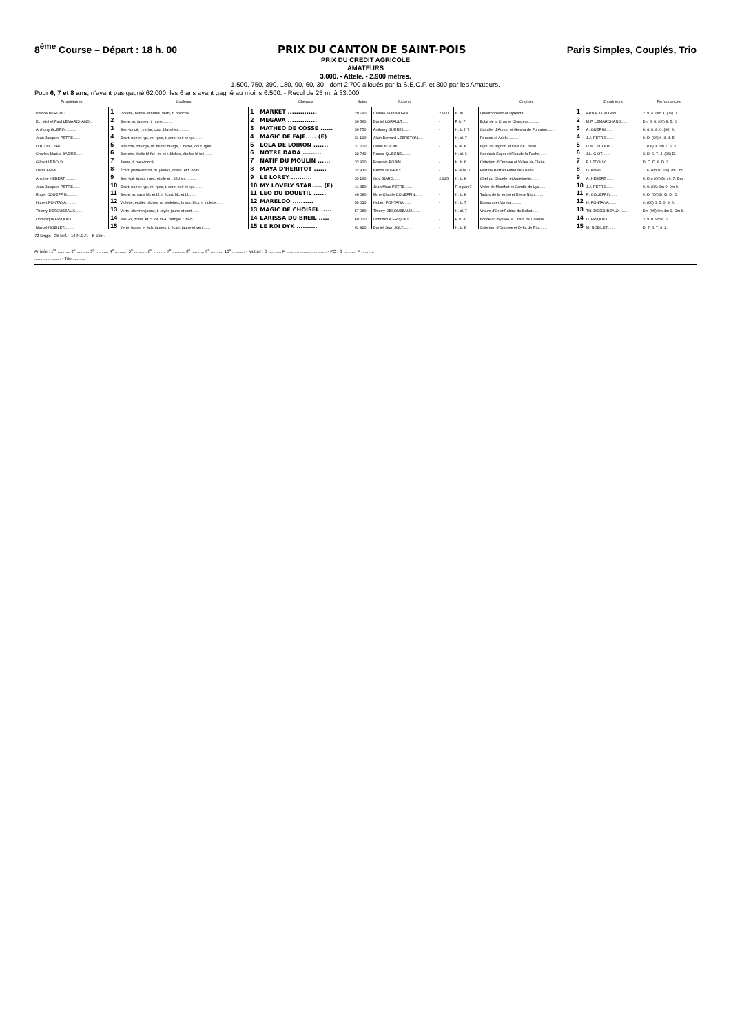8<sup>ème</sup> Course – Départ : 18 h. 00 PRIX DU CANTON DE SAINT-POIS Paris Simples, Couplés, Trio
PRIX DU CREDIT AGRICOLE
AMATEURS
3.000. - Attelé. - 2.900 mètres.
1.500, 750, 390, 180, 90, 60, 30.- dont 2.700 alloués par la S.E.C.F. et 300 par les Amateurs.
Pour 6, 7 et 8 ans, n'ayant pas gagné 62.000, les 6 ans ayant gagné au moins 6.500. - Recul de 25 m. à 33.000.
| Propriétaires | | Couleurs | | Chevaux | Gains | Jockeys | | | Origines | | Entraîneurs | Performances |
| --- | --- | --- | --- | --- | --- | --- | --- | --- | --- | --- | --- | --- |
| Patrice HERGNO.......... | 1 | Violette, bande et brass. verts, t. blanche.......... | 1 | MARKET .............. | 29 790 | Claude Jean MORIN....... | 2.900 | H. al. 7 | Quadrophenio et Djakarta.......... | 1 | ARNAUD MORIN....... | 2. 9. 4. Dm 3. (06) 0. |
| Ec. Michel Paul LEMARCHAND... | 2 | Bleue, m. jaunes, t. noire.......... | 2 | MEGAVA .............. | 30 560 | Daniel LORAULT....... | - | F. b. 7 | Eclat de la Crau et Chargeva.......... | 2 | M.P. LEMARCHAND....... | Dm 5. 6. (06) 8. 5. 6. |
| Anthony GUERIN.......... | 3 | Bleu-foncé, t. noire, cout. blanches.......... | 3 | MATHEO DE COSSE ...... | 30 750 | Anthony GUERIN....... | - | H. b. f. 7 | Cavalier d'Aunou et Geisha de Fontaine....... | 3 | A. GUERIN....... | 6. 4. 0. 8. 0. (06) 8. |
| Jean Jacques PETRE....... | 4 | Écart. noir et rge, m. rges, t. cerc. noir et rge....... | 4 | MAGIC DE FAJE..... (E) | 31 190 | Alain Bernard LEBRETON..... | - | H. al. 7 | Renoso et Adele.......... | 4 | J.J. PETRE....... | 9. D. (06) 6. 3. 4. 5. |
| D.B. LECLERC.......... | 5 | Blanche, bde rge, m. mi-blc mi-rge, t. blche, cout. rges..... | 5 | LOLA DE LOIRON ....... | 31 270 | Didier EOCHE....... | - | F. al. 8 | Bijou du Bignon et Diva de Loiron....... | 5 | D.B. LECLERC....... | 7. (06) 3. 0m 7. 5. 3. |
| Charles Marius BAZIRE....... | 6 | Blanche, étoile bl-fcé, m. et t. blches, étoiles bl-fcé....... | 6 | NOTRE DADA ......... | 32 740 | Pascal QUESNEL....... | - | H. al. 6 | Seddouk Super et Fika de la Fache....... | 6 | J.L. GIOT....... | 3. D. 6. 7. 4. (06) D. |
| Gilbert LEDOUX.......... | 7 | Jaune, t. bleu-foncé.......... | 7 | NATIF DU MOULIN ...... | 32 910 | François ROBIN....... | - | H. b. 6 | Criterium d'Ombree et Vallee de Claire....... | 7 | F. LEDOUX....... | D. D. D. 8. D. 3. |
| Denis ANNE.......... | 8 | Écart. jaune et noir, m. jaunes, brass. et t. noirs....... | 8 | MAYA D'HERITOT ...... | 32 930 | Benoît DUPREY....... | - | F. al.br. 7 | First de Retz et Astrid de Chenu....... | 8 | D. ANNE....... | 7. 6. Am D. (06) 7m Dm |
| Antoine HEBERT.......... | 9 | Bleu-fcé, épaul. rges, étoile et t. blches.......... | 9 | LE LOREY .......... | 39 160 | Guy GIARD....... | 2.925 | H. b. 8 | Chef du Chatelet et Amelinette....... | 9 | A. HEBERT....... | 6. Dm (06) Dm 9. 7. Dm |
| Jean Jacques PETRE....... | 10 | Écart. noir et rge, m. rges, t. cerc. noir et rge....... | 10 | MY LOVELY STAR..... (E) | 41 350 | Jean Marc PETRE....... | - | F. n.pan 7 | Vivier de Montfort et Candie du Lys....... | 10 | J.J. PETRE....... | 0. 0. (06) 0m 0. 0m 0. |
| Roger COUEFFIN.......... | 11 | Bleue, m. ray.s blc et bl, t. écart. blc et bl....... | 11 | LEO DU DOUETIL ...... | 46 080 | Mme Claude COUEFFIN....... | - | H. b. 8 | Tadzio de la Motte et Every Night....... | 11 | R. COUEFFIN....... | 0. D. (06) D. D. D. D. |
| Hubert FONTANA.......... | 12 | Violette, étoiles blches, m. violettes, brass. blcs, t. violette..... | 12 | MARELDO .......... | 50 010 | Hubert FONTANA....... | - | H. b. 7 | Bassano et Varela.......... | 12 | H. FONTANA....... | 4. (06) 0. 5. 0. 9. 6. |
| Thierry DESOUBEAUX....... | 13 | Verte, chevron jaune, t. rayée jaune et vert....... | 13 | MAGIC DE CHOISEL ..... | 57 080 | Thierry DESOUBEAUX....... | - | H. al. 7 | Vroum d'Or et Fabine du Buhot....... | 13 | TH. DESOUBEAUX....... | Dm (06) 6m 4m 0. Dm 8. |
| Dominique FRIQUET....... | 14 | Bleu-cl, brass. et cr. de st-A. orange, t. bl-cl....... | 14 | LARISSA DU BREIL ..... | 60 070 | Dominique FRIQUET....... | - | F. b. 8 | Bolide d'Odyssee et Crista de Collerie....... | 14 | D. FRIQUET....... | 3. 9. 8. 9m 6. 0. |
| Marcel NOBILET.......... | 15 | Verte, brass. et éch. jaunes, t. écart. jaune et vert....... | 15 | LE ROI DYK .......... | 61 920 | Daniel Jean JOLY....... | - | H. b. 8 | Criterium d'Ombree et Dyka de Pitz....... | 15 | M. NOBILET....... | D. 7. 5. 7. 0. 2. |
72 Engts - 35 forf. - 16 N.D.P. - 5 Elim.
Arrivée : 1<sup>er</sup> ........... 2<sup>e</sup> ........... 3<sup>e</sup> ........... 4<sup>e</sup> ........... 5<sup>e</sup> ........... 6<sup>e</sup> ........... 7<sup>e</sup> ........... 8<sup>e</sup> ........... 9<sup>e</sup> ........... 10<sup>e</sup> ........... - Mutuel : G ........... P ........... ........... ........... - PC : G ........... P ...........
........... ........... - Trio ...........